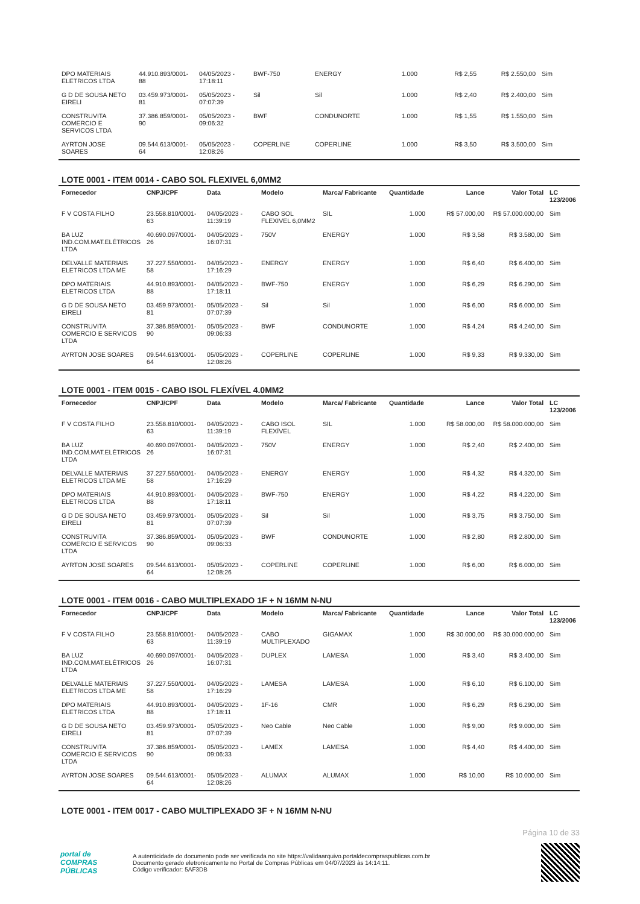| DPO MATERIAIS ELETRICOS LTDA | 44.910.893/0001-88 | 04/05/2023 - 17:18:11 | BWF-750 | ENERGY | 1.000 | R$ 2,55 | R$ 2.550,00 | Sim |
| G D DE SOUSA NETO EIRELI | 03.459.973/0001-81 | 05/05/2023 - 07:07:39 | Sil | Sil | 1.000 | R$ 2,40 | R$ 2.400,00 | Sim |
| CONSTRUVITA COMERCIO E SERVICOS LTDA | 37.386.859/0001-90 | 05/05/2023 - 09:06:32 | BWF | CONDUNORTE | 1.000 | R$ 1,55 | R$ 1.550,00 | Sim |
| AYRTON JOSE SOARES | 09.544.613/0001-64 | 05/05/2023 - 12:08:26 | COPERLINE | COPERLINE | 1.000 | R$ 3,50 | R$ 3.500,00 | Sim |
LOTE 0001 - ITEM 0014 - CABO SOL FLEXIVEL 6,0MM2
| Fornecedor | CNPJ/CPF | Data | Modelo | Marca/ Fabricante | Quantidade | Lance | Valor Total | LC 123/2006 |
| --- | --- | --- | --- | --- | --- | --- | --- | --- |
| F V COSTA FILHO | 23.558.810/0001-63 | 04/05/2023 - 11:39:19 | CABO SOL FLEXIVEL 6,0MM2 | SIL | 1.000 | R$ 57.000,00 | R$ 57.000.000,00 | Sim |
| BA LUZ IND.COM.MAT.ELÉTRICOS LTDA | 40.690.097/0001-26 | 04/05/2023 - 16:07:31 | 750V | ENERGY | 1.000 | R$ 3,58 | R$ 3.580,00 | Sim |
| DELVALLE MATERIAIS ELETRICOS LTDA ME | 37.227.550/0001-58 | 04/05/2023 - 17:16:29 | ENERGY | ENERGY | 1.000 | R$ 6,40 | R$ 6.400,00 | Sim |
| DPO MATERIAIS ELETRICOS LTDA | 44.910.893/0001-88 | 04/05/2023 - 17:18:11 | BWF-750 | ENERGY | 1.000 | R$ 6,29 | R$ 6.290,00 | Sim |
| G D DE SOUSA NETO EIRELI | 03.459.973/0001-81 | 05/05/2023 - 07:07:39 | Sil | Sil | 1.000 | R$ 6,00 | R$ 6.000,00 | Sim |
| CONSTRUVITA COMERCIO E SERVICOS LTDA | 37.386.859/0001-90 | 05/05/2023 - 09:06:33 | BWF | CONDUNORTE | 1.000 | R$ 4,24 | R$ 4.240,00 | Sim |
| AYRTON JOSE SOARES | 09.544.613/0001-64 | 05/05/2023 - 12:08:26 | COPERLINE | COPERLINE | 1.000 | R$ 9,33 | R$ 9.330,00 | Sim |
LOTE 0001 - ITEM 0015 - CABO ISOL FLEXÍVEL 4.0MM2
| Fornecedor | CNPJ/CPF | Data | Modelo | Marca/ Fabricante | Quantidade | Lance | Valor Total | LC 123/2006 |
| --- | --- | --- | --- | --- | --- | --- | --- | --- |
| F V COSTA FILHO | 23.558.810/0001-63 | 04/05/2023 - 11:39:19 | CABO ISOL FLEXÍVEL | SIL | 1.000 | R$ 58.000,00 | R$ 58.000.000,00 | Sim |
| BA LUZ IND.COM.MAT.ELÉTRICOS LTDA | 40.690.097/0001-26 | 04/05/2023 - 16:07:31 | 750V | ENERGY | 1.000 | R$ 2,40 | R$ 2.400,00 | Sim |
| DELVALLE MATERIAIS ELETRICOS LTDA ME | 37.227.550/0001-58 | 04/05/2023 - 17:16:29 | ENERGY | ENERGY | 1.000 | R$ 4,32 | R$ 4.320,00 | Sim |
| DPO MATERIAIS ELETRICOS LTDA | 44.910.893/0001-88 | 04/05/2023 - 17:18:11 | BWF-750 | ENERGY | 1.000 | R$ 4,22 | R$ 4.220,00 | Sim |
| G D DE SOUSA NETO EIRELI | 03.459.973/0001-81 | 05/05/2023 - 07:07:39 | Sil | Sil | 1.000 | R$ 3,75 | R$ 3.750,00 | Sim |
| CONSTRUVITA COMERCIO E SERVICOS LTDA | 37.386.859/0001-90 | 05/05/2023 - 09:06:33 | BWF | CONDUNORTE | 1.000 | R$ 2,80 | R$ 2.800,00 | Sim |
| AYRTON JOSE SOARES | 09.544.613/0001-64 | 05/05/2023 - 12:08:26 | COPERLINE | COPERLINE | 1.000 | R$ 6,00 | R$ 6.000,00 | Sim |
LOTE 0001 - ITEM 0016 - CABO MULTIPLEXADO 1F + N 16MM N-NU
| Fornecedor | CNPJ/CPF | Data | Modelo | Marca/ Fabricante | Quantidade | Lance | Valor Total | LC 123/2006 |
| --- | --- | --- | --- | --- | --- | --- | --- | --- |
| F V COSTA FILHO | 23.558.810/0001-63 | 04/05/2023 - 11:39:19 | CABO MULTIPLEXADO | GIGAMAX | 1.000 | R$ 30.000,00 | R$ 30.000.000,00 | Sim |
| BA LUZ IND.COM.MAT.ELÉTRICOS LTDA | 40.690.097/0001-26 | 04/05/2023 - 16:07:31 | DUPLEX | LAMESA | 1.000 | R$ 3,40 | R$ 3.400,00 | Sim |
| DELVALLE MATERIAIS ELETRICOS LTDA ME | 37.227.550/0001-58 | 04/05/2023 - 17:16:29 | LAMESA | LAMESA | 1.000 | R$ 6,10 | R$ 6.100,00 | Sim |
| DPO MATERIAIS ELETRICOS LTDA | 44.910.893/0001-88 | 04/05/2023 - 17:18:11 | 1F-16 | CMR | 1.000 | R$ 6,29 | R$ 6.290,00 | Sim |
| G D DE SOUSA NETO EIRELI | 03.459.973/0001-81 | 05/05/2023 - 07:07:39 | Neo Cable | Neo Cable | 1.000 | R$ 9,00 | R$ 9.000,00 | Sim |
| CONSTRUVITA COMERCIO E SERVICOS LTDA | 37.386.859/0001-90 | 05/05/2023 - 09:06:33 | LAMEX | LAMESA | 1.000 | R$ 4,40 | R$ 4.400,00 | Sim |
| AYRTON JOSE SOARES | 09.544.613/0001-64 | 05/05/2023 - 12:08:26 | ALUMAX | ALUMAX | 1.000 | R$ 10,00 | R$ 10.000,00 | Sim |
LOTE 0001 - ITEM 0017 - CABO MULTIPLEXADO 3F + N 16MM N-NU
Página 10 de 33
portal de
COMPRAS
PÚBLICAS
A autenticidade do documento pode ser verificada no site https://validaarquivo.portaldecompraspublicas.com.br
Documento gerado eletronicamente no Portal de Compras Públicas em 04/07/2023 às 14:14:11.
Código verificador: 5AF3DB